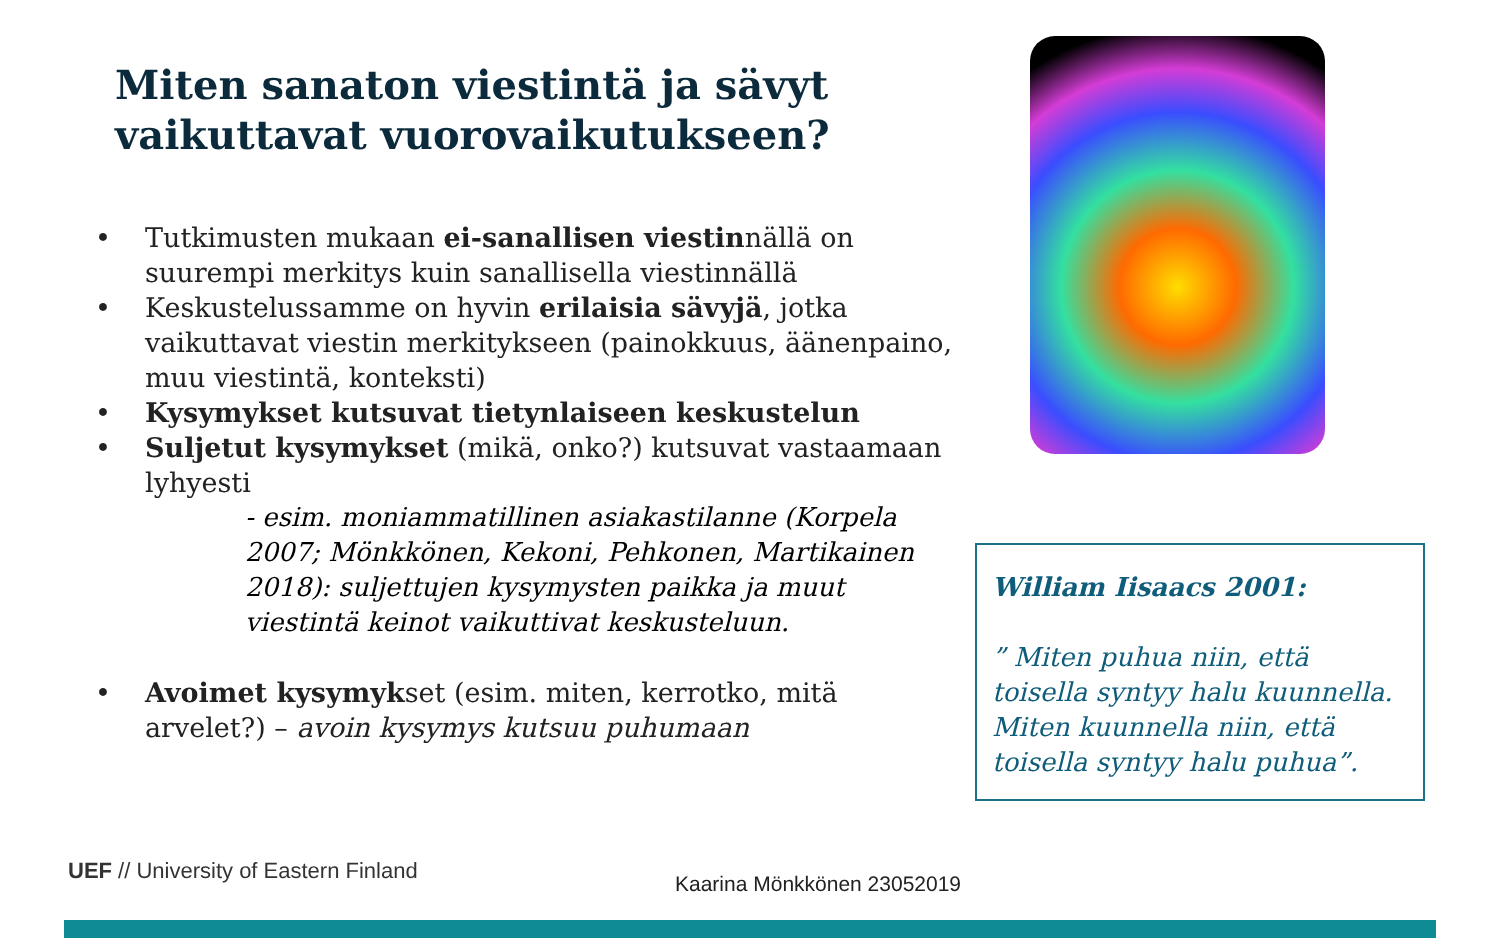Miten sanaton viestintä ja sävyt vaikuttavat vuorovaikutukseen?
• Tutkimusten mukaan ei-sanallisen viestinnällä on suurempi merkitys kuin sanallisella viestinnällä
• Keskustelussamme on hyvin erilaisia sävyjä, jotka vaikuttavat viestin merkitykseen (painokkuus, äänenpaino, muu viestintä, konteksti)
• Kysymykset kutsuvat tietynlaiseen keskustelun
• Suljetut kysymykset (mikä, onko?) kutsuvat vastaamaan lyhyesti
- esim. moniammatillinen asiakastilanne (Korpela 2007; Mönkkönen, Kekoni, Pehkonen, Martikainen 2018): suljettujen kysymysten paikka ja muut viestintä keinot vaikuttivat keskusteluun.
• Avoimet kysymykset (esim. miten, kerrotko, mitä arvelet?) – avoin kysymys kutsuu puhumaan
William Iisaacs 2001:
” Miten puhua niin, että toisella syntyy halu kuunnella. Miten kuunnella niin, että toisella syntyy halu puhua”.
UEF // University of Eastern Finland
Kaarina Mönkkönen 23052019